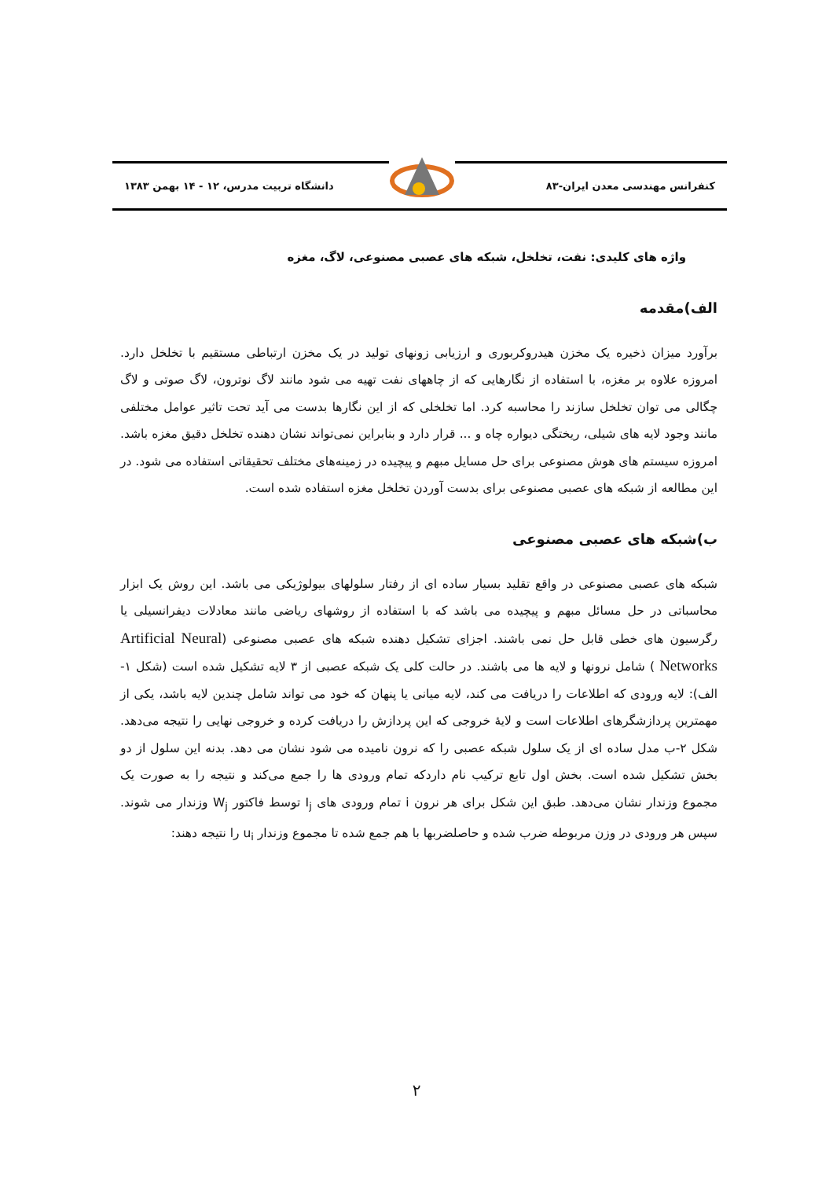کنفرانس مهندسی معدن ایران-۸۳ دانشگاه تربیت مدرس، ۱۲ - ۱۴ بهمن ۱۳۸۳
واژه های کلیدی: نفت، تخلخل، شبکه های عصبی مصنوعی، لاگ، مغزه
الف)مقدمه
برآورد میزان ذخیره یک مخزن هیدروکربوری و ارزیابی زونهای تولید در یک مخزن ارتباطی مستقیم با تخلخل دارد. امروزه علاوه بر مغزه، با استفاده از نگارهایی که از چاههای نفت تهیه می شود مانند لاگ نوترون، لاگ صوتی و لاگ چگالی می توان تخلخل سازند را محاسبه کرد. اما تخلخلی که از این نگارها بدست می آید تحت تاثیر عوامل مختلفی مانند وجود لایه های شیلی، ریختگی دیواره چاه و ... قرار دارد و بنابراین نمی‌تواند نشان دهنده تخلخل دقیق مغزه باشد. امروزه سیستم های هوش مصنوعی برای حل مسایل مبهم و پیچیده در زمینه‌های مختلف تحقیقاتی استفاده می شود. در این مطالعه از شبکه های عصبی مصنوعی برای بدست آوردن تخلخل مغزه استفاده شده است.
ب)شبکه های عصبی مصنوعی
شبکه های عصبی مصنوعی در واقع تقلید بسیار ساده ای از رفتار سلولهای بیولوژیکی می باشد. این روش یک ابزار محاسباتی در حل مسائل مبهم و پیچیده می باشد که با استفاده از روشهای ریاضی مانند معادلات دیفرانسیلی یا رگرسیون های خطی قابل حل نمی باشند. اجزای تشکیل دهنده شبکه های عصبی مصنوعی (Artificial Neural Networks ) شامل نرونها و لایه ها می باشند. در حالت کلی یک شبکه عصبی از ۳ لایه تشکیل شده است (شکل ۱-الف): لایه ورودی که اطلاعات را دریافت می کند، لایه میانی یا پنهان که خود می تواند شامل چندین لایه باشد، یکی از مهمترین پردازشگرهای اطلاعات است و لایهٔ خروجی که این پردازش را دریافت کرده و خروجی نهایی را نتیجه می‌دهد. شکل ۲-ب مدل ساده ای از یک سلول شبکه عصبی را که نرون نامیده می شود نشان می دهد. بدنه این سلول از دو بخش تشکیل شده است. بخش اول تابع ترکیب نام داردکه تمام ورودی ها را جمع می‌کند و نتیجه را به صورت یک مجموع وزندار نشان می‌دهد. طبق این شکل برای هر نرون i تمام ورودی های I<sub>j</sub> توسط فاکتور W<sub>j</sub> وزندار می شوند. سپس هر ورودی در وزن مربوطه ضرب شده و حاصلضربها با هم جمع شده تا مجموع وزندار u<sub>i</sub> را نتیجه دهند:
۲